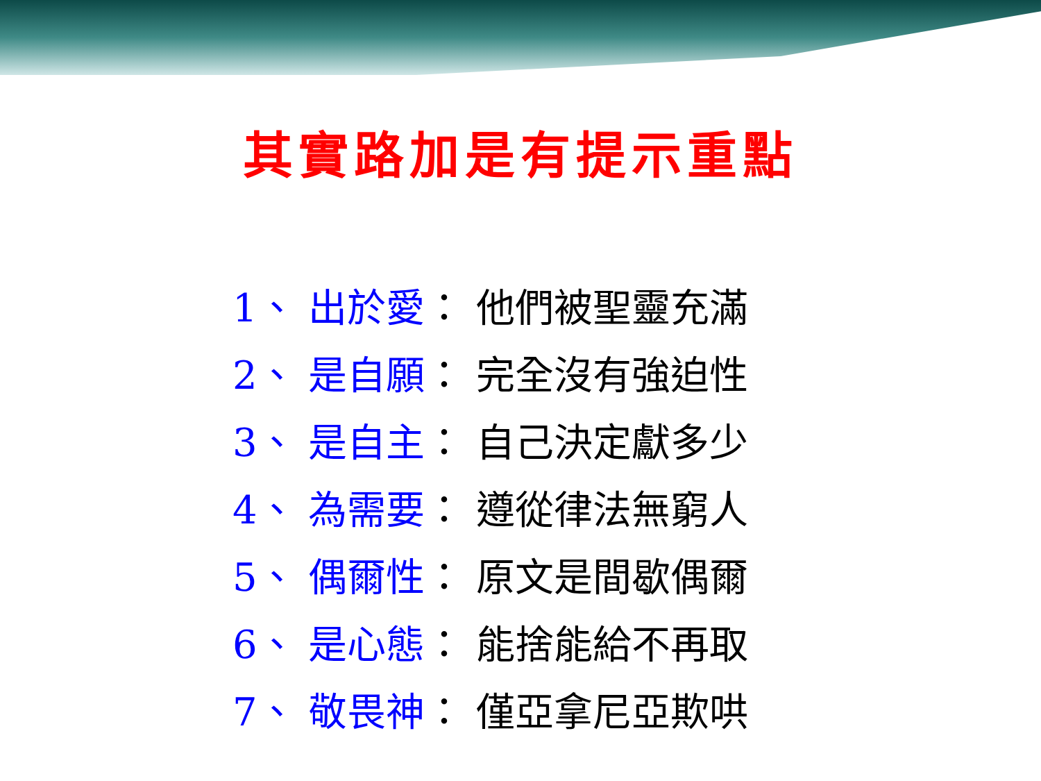其實路加是有提示重點
1、 出於愛： 他們被聖靈充滿
2、 是自願： 完全沒有強迫性
3、 是自主： 自己決定獻多少
4、 為需要： 遵從律法無窮人
5、 偶爾性： 原文是間歇偶爾
6、 是心態： 能捨能給不再取
7、 敬畏神： 僅亞拿尼亞欺哄